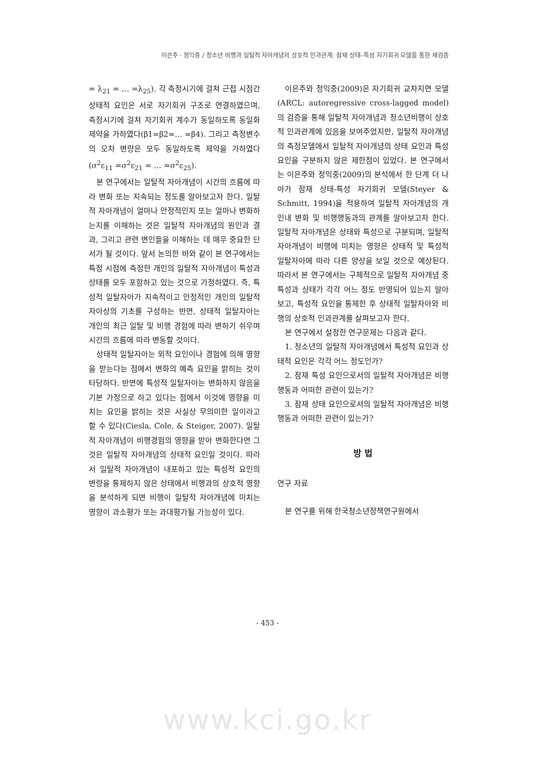이은주 · 정익중 / 청소년 비행과 일탈적 자아개념의 상호적 인과관계: 잠재 상태–특성 자기회귀 모델을 통한 재검증
= λ<sub>21</sub> = … =λ<sub>25</sub>). 각 측정시기에 걸쳐 근접 시점간 상태적 요인은 서로 자기회귀 구조로 연결하였으며, 측정시기에 걸쳐 자기회귀 계수가 동일하도록 동일화 제약을 가하였다(β1=β2=… =β4). 그리고 측정변수의 오차 변량은 모두 동일하도록 제약을 가하였다(σ<sup>2</sup>ε<sub>11</sub> =σ<sup>2</sup>ε<sub>21</sub> = … =σ<sup>2</sup>ε<sub>25</sub>).
본 연구에서는 일탈적 자아개념이 시간의 흐름에 따라 변화 또는 지속되는 정도를 알아보고자 한다. 일탈적 자아개념이 얼마나 안정적인지 또는 얼마나 변화하는지를 이해하는 것은 일탈적 자아개념의 원인과 결과, 그리고 관련 변인들을 이해하는 데 매우 중요한 단서가 될 것이다. 앞서 논의한 바와 같이 본 연구에서는 특정 시점에 측정한 개인의 일탈적 자아개념이 특성과 상태를 모두 포함하고 있는 것으로 가정하였다. 즉, 특성적 일탈자아가 지속적이고 안정적인 개인의 일탈적 자아상의 기초를 구성하는 반면, 상태적 일탈자아는 개인의 최근 일탈 및 비행 경험에 따라 변하기 쉬우며 시간의 흐름에 따라 변동할 것이다.
상태적 일탈자아는 외적 요인이나 경험에 의해 영향을 받는다는 점에서 변화의 예측 요인을 밝히는 것이 타당하다. 반면에 특성적 일탈자아는 변화하지 않음을 기본 가정으로 하고 있다는 점에서 이것에 영향을 미치는 요인을 밝히는 것은 사실상 무의미한 일이라고 할 수 있다(Ciesla, Cole, & Steiger, 2007). 일탈적 자아개념이 비행경험의 영향을 받아 변화한다면 그것은 일탈적 자아개념의 상태적 요인일 것이다. 따라서 일탈적 자아개념이 내포하고 있는 특성적 요인의 변량을 통제하지 않은 상태에서 비행과의 상호적 영향을 분석하게 되면 비행이 일탈적 자아개념에 미치는 영향이 과소평가 또는 과대평가될 가능성이 있다.
이은주와 정익중(2009)은 자기회귀 교차지연 모델(ARCL: autoregressive cross-lagged model)의 검증을 통해 일탈적 자아개념과 청소년비행이 상호적 인과관계에 있음을 보여주었지만, 일탈적 자아개념의 측정모델에서 일탈적 자아개념의 상태 요인과 특성 요인을 구분하지 않은 제한점이 있었다. 본 연구에서는 이은주와 정익중(2009)의 분석에서 한 단계 더 나아가 잠재 상태-특성 자기회귀 모델(Steyer & Schmitt, 1994)을 적용하여 일탈적 자아개념의 개인내 변화 및 비행행동과의 관계를 알아보고자 한다. 일탈적 자아개념은 상태와 특성으로 구분되며, 일탈적 자아개념이 비행에 미치는 영향은 상태적 및 특성적 일탈자아에 따라 다른 양상을 보일 것으로 예상된다. 따라서 본 연구에서는 구체적으로 일탈적 자아개념 중 특성과 상태가 각각 어느 정도 반영되어 있는지 알아보고, 특성적 요인을 통제한 후 상태적 일탈자아와 비행의 상호적 인과관계를 살펴보고자 한다.
본 연구에서 설정한 연구문제는 다음과 같다.
1. 청소년의 일탈적 자아개념에서 특성적 요인과 상태적 요인은 각각 어느 정도인가?
2. 잠재 특성 요인으로서의 일탈적 자아개념은 비행행동과 어떠한 관련이 있는가?
3. 잠재 상태 요인으로서의 일탈적 자아개념은 비행행동과 어떠한 관련이 있는가?
방 법
연구 자료
본 연구를 위해 한국청소년정책연구원에서
- 453 -
www.kci.go.kr